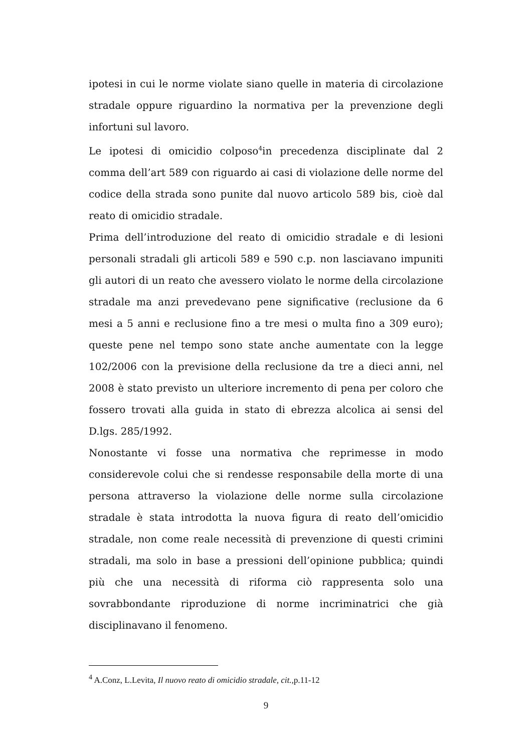ipotesi in cui le norme violate siano quelle in materia di circolazione stradale oppure riguardino la normativa per la prevenzione degli infortuni sul lavoro.
Le ipotesi di omicidio colposo<sup>4</sup>in precedenza disciplinate dal 2 comma dell’art 589 con riguardo ai casi di violazione delle norme del codice della strada sono punite dal nuovo articolo 589 bis, cioè dal reato di omicidio stradale.
Prima dell’introduzione del reato di omicidio stradale e di lesioni personali stradali gli articoli 589 e 590 c.p. non lasciavano impuniti gli autori di un reato che avessero violato le norme della circolazione stradale ma anzi prevedevano pene significative (reclusione da 6 mesi a 5 anni e reclusione fino a tre mesi o multa fino a 309 euro); queste pene nel tempo sono state anche aumentate con la legge 102/2006 con la previsione della reclusione da tre a dieci anni, nel 2008 è stato previsto un ulteriore incremento di pena per coloro che fossero trovati alla guida in stato di ebrezza alcolica ai sensi del D.lgs. 285/1992.
Nonostante vi fosse una normativa che reprimesse in modo considerevole colui che si rendesse responsabile della morte di una persona attraverso la violazione delle norme sulla circolazione stradale è stata introdotta la nuova figura di reato dell’omicidio stradale, non come reale necessità di prevenzione di questi crimini stradali, ma solo in base a pressioni dell’opinione pubblica; quindi più che una necessità di riforma ciò rappresenta solo una sovrabbondante riproduzione di norme incriminatrici che già disciplinavano il fenomeno.
<sup>4</sup> A.Conz, L.Levita, Il nuovo reato di omicidio stradale, cit., p.11-12
9